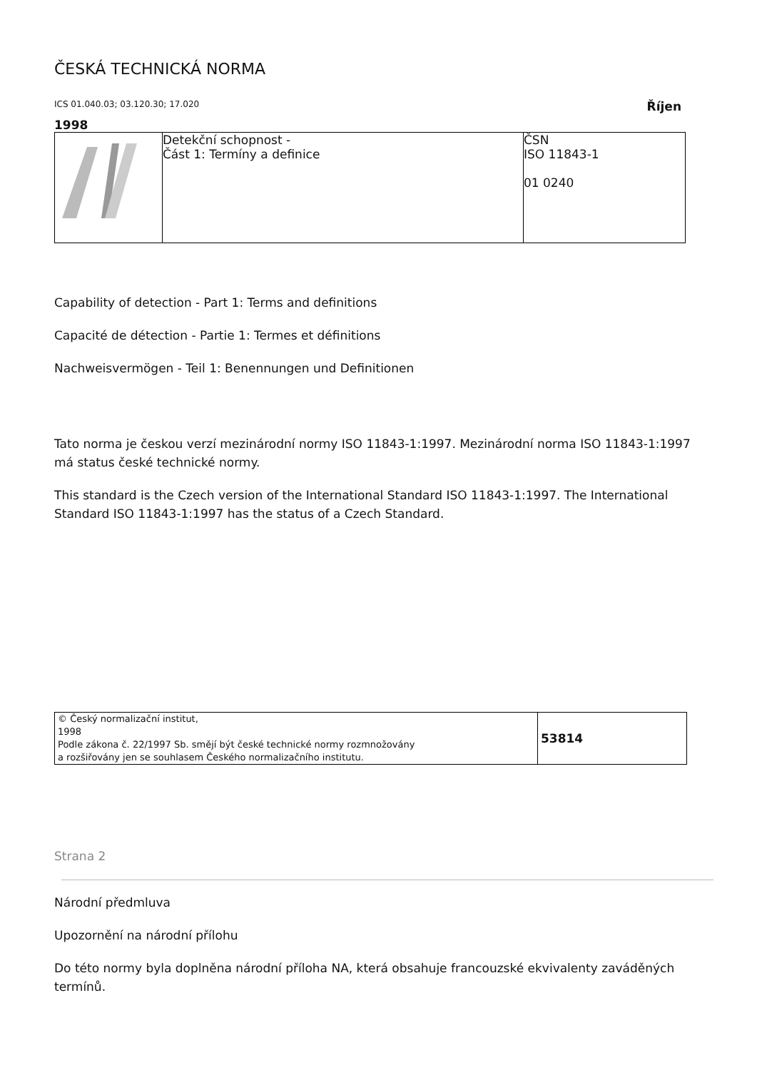ČESKÁ TECHNICKÁ NORMA
ICS 01.040.03; 03.120.30; 17.020 Říjen
1998
| | Detekční schopnost - Část 1: Termíny a definice | ČSN ISO 11843-1 01 0240 |
Capability of detection - Part 1: Terms and definitions
Capacité de détection - Partie 1: Termes et définitions
Nachweisvermögen - Teil 1: Benennungen und Definitionen
Tato norma je českou verzí mezinárodní normy ISO 11843-1:1997. Mezinárodní norma ISO 11843-1:1997 má status české technické normy.
This standard is the Czech version of the International Standard ISO 11843-1:1997. The International Standard ISO 11843-1:1997 has the status of a Czech Standard.
| © Český normalizační institut, 1998 Podle zákona č. 22/1997 Sb. smějí být české technické normy rozmnožovány a rozšiřovány jen se souhlasem Českého normalizačního institutu. | 53814 |
Strana 2
Národní předmluva
Upozornění na národní přílohu
Do této normy byla doplněna národní příloha NA, která obsahuje francouzské ekvivalenty zaváděných termínů.